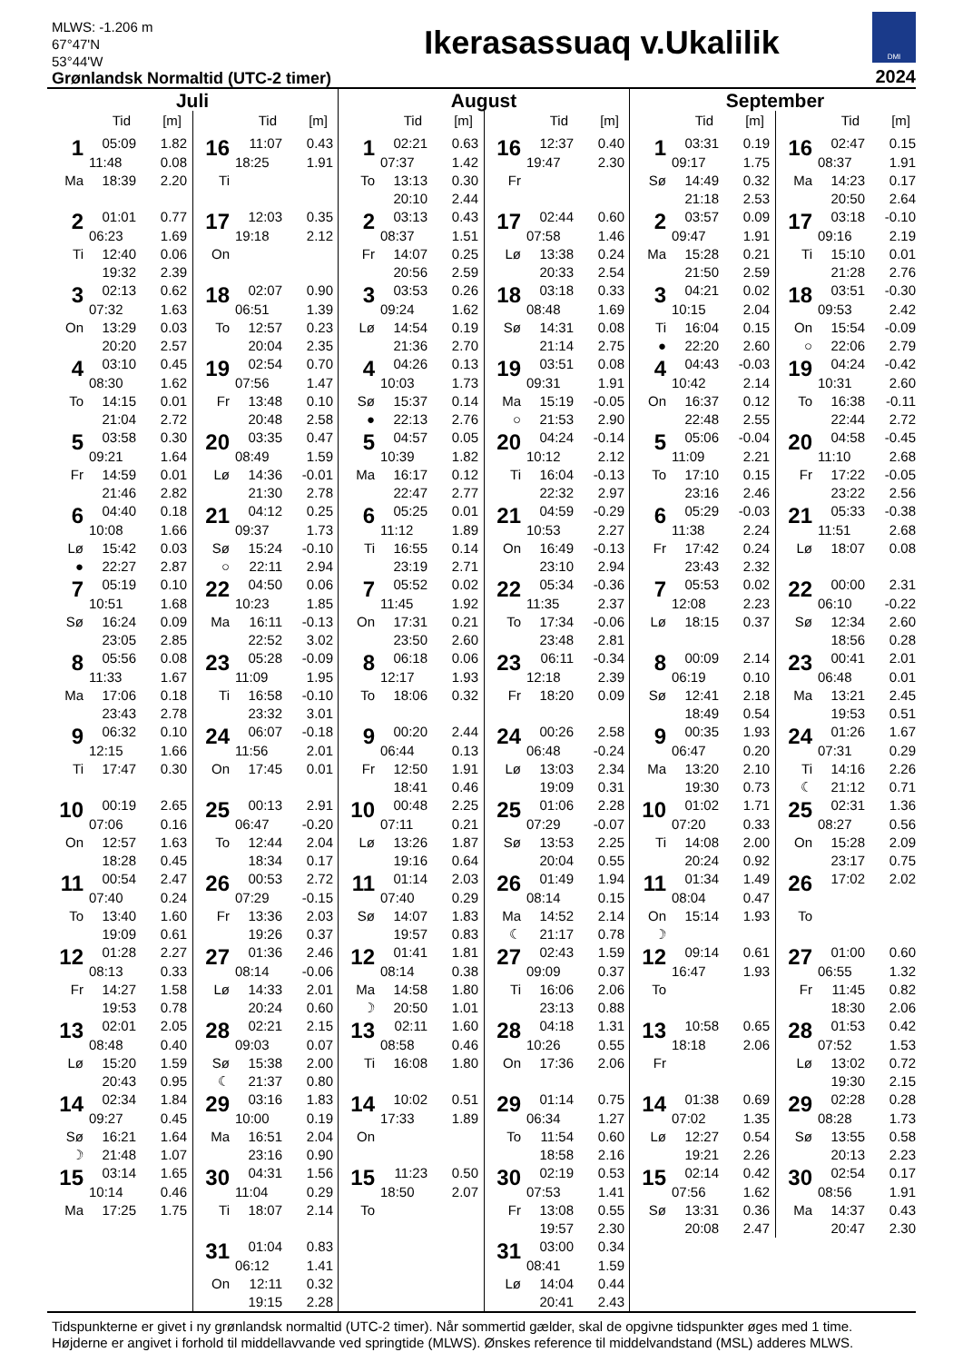MLWS: -1.206 m
67°47'N
53°44'W
Grønlandsk Normaltid (UTC-2 timer)
Ikerasassuaq v.Ukalilik
DMI
2024
Juli
Tid [m]
| 1 | 05:09 | 1.82 |
| | 11:48 | 0.08 |
| Ma | 18:39 | 2.20 |
| 2 | 01:01 | 0.77 |
| | 06:23 | 1.69 |
| Ti | 12:40 | 0.06 |
| | 19:32 | 2.39 |
| 3 | 02:13 | 0.62 |
| | 07:32 | 1.63 |
| On | 13:29 | 0.03 |
| | 20:20 | 2.57 |
| 4 | 03:10 | 0.45 |
| | 08:30 | 1.62 |
| To | 14:15 | 0.01 |
| | 21:04 | 2.72 |
| 5 | 03:58 | 0.30 |
| | 09:21 | 1.64 |
| Fr | 14:59 | 0.01 |
| | 21:46 | 2.82 |
| 6 | 04:40 | 0.18 |
| | 10:08 | 1.66 |
| Lø | 15:42 | 0.03 |
| ● | 22:27 | 2.87 |
| 7 | 05:19 | 0.10 |
| | 10:51 | 1.68 |
| Sø | 16:24 | 0.09 |
| | 23:05 | 2.85 |
| 8 | 05:56 | 0.08 |
| | 11:33 | 1.67 |
| Ma | 17:06 | 0.18 |
| | 23:43 | 2.78 |
| 9 | 06:32 | 0.10 |
| | 12:15 | 1.66 |
| Ti | 17:47 | 0.30 |
| 10 | 00:19 | 2.65 |
| | 07:06 | 0.16 |
| On | 12:57 | 1.63 |
| | 18:28 | 0.45 |
| 11 | 00:54 | 2.47 |
| | 07:40 | 0.24 |
| To | 13:40 | 1.60 |
| | 19:09 | 0.61 |
| 12 | 01:28 | 2.27 |
| | 08:13 | 0.33 |
| Fr | 14:27 | 1.58 |
| | 19:53 | 0.78 |
| 13 | 02:01 | 2.05 |
| | 08:48 | 0.40 |
| Lø | 15:20 | 1.59 |
| | 20:43 | 0.95 |
| 14 | 02:34 | 1.84 |
| | 09:27 | 0.45 |
| Sø | 16:21 | 1.64 |
| ☽ | 21:48 | 1.07 |
| 15 | 03:14 | 1.65 |
| | 10:14 | 0.46 |
| Ma | 17:25 | 1.75 |
Tid [m]
| 16 | 11:07 | 0.43 |
| | 18:25 | 1.91 |
| Ti | | |
| 17 | 12:03 | 0.35 |
| | 19:18 | 2.12 |
| On | | |
| 18 | 02:07 | 0.90 |
| | 06:51 | 1.39 |
| To | 12:57 | 0.23 |
| | 20:04 | 2.35 |
| 19 | 02:54 | 0.70 |
| | 07:56 | 1.47 |
| Fr | 13:48 | 0.10 |
| | 20:48 | 2.58 |
| 20 | 03:35 | 0.47 |
| | 08:49 | 1.59 |
| Lø | 14:36 | -0.01 |
| | 21:30 | 2.78 |
| 21 | 04:12 | 0.25 |
| | 09:37 | 1.73 |
| Sø | 15:24 | -0.10 |
| ○ | 22:11 | 2.94 |
| 22 | 04:50 | 0.06 |
| | 10:23 | 1.85 |
| Ma | 16:11 | -0.13 |
| | 22:52 | 3.02 |
| 23 | 05:28 | -0.09 |
| | 11:09 | 1.95 |
| Ti | 16:58 | -0.10 |
| | 23:32 | 3.01 |
| 24 | 06:07 | -0.18 |
| | 11:56 | 2.01 |
| On | 17:45 | 0.01 |
| 25 | 00:13 | 2.91 |
| | 06:47 | -0.20 |
| To | 12:44 | 2.04 |
| | 18:34 | 0.17 |
| 26 | 00:53 | 2.72 |
| | 07:29 | -0.15 |
| Fr | 13:36 | 2.03 |
| | 19:26 | 0.37 |
| 27 | 01:36 | 2.46 |
| | 08:14 | -0.06 |
| Lø | 14:33 | 2.01 |
| | 20:24 | 0.60 |
| 28 | 02:21 | 2.15 |
| | 09:03 | 0.07 |
| Sø | 15:38 | 2.00 |
| ☾ | 21:37 | 0.80 |
| 29 | 03:16 | 1.83 |
| | 10:00 | 0.19 |
| Ma | 16:51 | 2.04 |
| | 23:16 | 0.90 |
| 30 | 04:31 | 1.56 |
| | 11:04 | 0.29 |
| Ti | 18:07 | 2.14 |
| 31 | 01:04 | 0.83 |
| | 06:12 | 1.41 |
| On | 12:11 | 0.32 |
| | 19:15 | 2.28 |
August
Tid [m]
| 1 | 02:21 | 0.63 |
| | 07:37 | 1.42 |
| To | 13:13 | 0.30 |
| | 20:10 | 2.44 |
| 2 | 03:13 | 0.43 |
| | 08:37 | 1.51 |
| Fr | 14:07 | 0.25 |
| | 20:56 | 2.59 |
| 3 | 03:53 | 0.26 |
| | 09:24 | 1.62 |
| Lø | 14:54 | 0.19 |
| | 21:36 | 2.70 |
| 4 | 04:26 | 0.13 |
| | 10:03 | 1.73 |
| Sø | 15:37 | 0.14 |
| ● | 22:13 | 2.76 |
| 5 | 04:57 | 0.05 |
| | 10:39 | 1.82 |
| Ma | 16:17 | 0.12 |
| | 22:47 | 2.77 |
| 6 | 05:25 | 0.01 |
| | 11:12 | 1.89 |
| Ti | 16:55 | 0.14 |
| | 23:19 | 2.71 |
| 7 | 05:52 | 0.02 |
| | 11:45 | 1.92 |
| On | 17:31 | 0.21 |
| | 23:50 | 2.60 |
| 8 | 06:18 | 0.06 |
| | 12:17 | 1.93 |
| To | 18:06 | 0.32 |
| 9 | 00:20 | 2.44 |
| | 06:44 | 0.13 |
| Fr | 12:50 | 1.91 |
| | 18:41 | 0.46 |
| 10 | 00:48 | 2.25 |
| | 07:11 | 0.21 |
| Lø | 13:26 | 1.87 |
| | 19:16 | 0.64 |
| 11 | 01:14 | 2.03 |
| | 07:40 | 0.29 |
| Sø | 14:07 | 1.83 |
| | 19:57 | 0.83 |
| 12 | 01:41 | 1.81 |
| | 08:14 | 0.38 |
| Ma | 14:58 | 1.80 |
| ☽ | 20:50 | 1.01 |
| 13 | 02:11 | 1.60 |
| | 08:58 | 0.46 |
| Ti | 16:08 | 1.80 |
| 14 | 10:02 | 0.51 |
| | 17:33 | 1.89 |
| On | | |
| 15 | 11:23 | 0.50 |
| | 18:50 | 2.07 |
| To | | |
Tid [m]
| 16 | 12:37 | 0.40 |
| | 19:47 | 2.30 |
| Fr | | |
| 17 | 02:44 | 0.60 |
| | 07:58 | 1.46 |
| Lø | 13:38 | 0.24 |
| | 20:33 | 2.54 |
| 18 | 03:18 | 0.33 |
| | 08:48 | 1.69 |
| Sø | 14:31 | 0.08 |
| | 21:14 | 2.75 |
| 19 | 03:51 | 0.08 |
| | 09:31 | 1.91 |
| Ma | 15:19 | -0.05 |
| ○ | 21:53 | 2.90 |
| 20 | 04:24 | -0.14 |
| | 10:12 | 2.12 |
| Ti | 16:04 | -0.13 |
| | 22:32 | 2.97 |
| 21 | 04:59 | -0.29 |
| | 10:53 | 2.27 |
| On | 16:49 | -0.13 |
| | 23:10 | 2.94 |
| 22 | 05:34 | -0.36 |
| | 11:35 | 2.37 |
| To | 17:34 | -0.06 |
| | 23:48 | 2.81 |
| 23 | 06:11 | -0.34 |
| | 12:18 | 2.39 |
| Fr | 18:20 | 0.09 |
| 24 | 00:26 | 2.58 |
| | 06:48 | -0.24 |
| Lø | 13:03 | 2.34 |
| | 19:09 | 0.31 |
| 25 | 01:06 | 2.28 |
| | 07:29 | -0.07 |
| Sø | 13:53 | 2.25 |
| | 20:04 | 0.55 |
| 26 | 01:49 | 1.94 |
| | 08:14 | 0.15 |
| Ma | 14:52 | 2.14 |
| ☾ | 21:17 | 0.78 |
| 27 | 02:43 | 1.59 |
| | 09:09 | 0.37 |
| Ti | 16:06 | 2.06 |
| | 23:13 | 0.88 |
| 28 | 04:18 | 1.31 |
| | 10:26 | 0.55 |
| On | 17:36 | 2.06 |
| 29 | 01:14 | 0.75 |
| | 06:34 | 1.27 |
| To | 11:54 | 0.60 |
| | 18:58 | 2.16 |
| 30 | 02:19 | 0.53 |
| | 07:53 | 1.41 |
| Fr | 13:08 | 0.55 |
| | 19:57 | 2.30 |
| 31 | 03:00 | 0.34 |
| | 08:41 | 1.59 |
| Lø | 14:04 | 0.44 |
| | 20:41 | 2.43 |
September
Tid [m]
| 1 | 03:31 | 0.19 |
| | 09:17 | 1.75 |
| Sø | 14:49 | 0.32 |
| | 21:18 | 2.53 |
| 2 | 03:57 | 0.09 |
| | 09:47 | 1.91 |
| Ma | 15:28 | 0.21 |
| | 21:50 | 2.59 |
| 3 | 04:21 | 0.02 |
| | 10:15 | 2.04 |
| Ti | 16:04 | 0.15 |
| ● | 22:20 | 2.60 |
| 4 | 04:43 | -0.03 |
| | 10:42 | 2.14 |
| On | 16:37 | 0.12 |
| | 22:48 | 2.55 |
| 5 | 05:06 | -0.04 |
| | 11:09 | 2.21 |
| To | 17:10 | 0.15 |
| | 23:16 | 2.46 |
| 6 | 05:29 | -0.03 |
| | 11:38 | 2.24 |
| Fr | 17:42 | 0.24 |
| | 23:43 | 2.32 |
| 7 | 05:53 | 0.02 |
| | 12:08 | 2.23 |
| Lø | 18:15 | 0.37 |
| 8 | 00:09 | 2.14 |
| | 06:19 | 0.10 |
| Sø | 12:41 | 2.18 |
| | 18:49 | 0.54 |
| 9 | 00:35 | 1.93 |
| | 06:47 | 0.20 |
| Ma | 13:20 | 2.10 |
| | 19:30 | 0.73 |
| 10 | 01:02 | 1.71 |
| | 07:20 | 0.33 |
| Ti | 14:08 | 2.00 |
| | 20:24 | 0.92 |
| 11 | 01:34 | 1.49 |
| | 08:04 | 0.47 |
| On | 15:14 | 1.93 |
| ☽ | | |
| 12 | 09:14 | 0.61 |
| | 16:47 | 1.93 |
| To | | |
| 13 | 10:58 | 0.65 |
| | 18:18 | 2.06 |
| Fr | | |
| 14 | 01:38 | 0.69 |
| | 07:02 | 1.35 |
| Lø | 12:27 | 0.54 |
| | 19:21 | 2.26 |
| 15 | 02:14 | 0.42 |
| | 07:56 | 1.62 |
| Sø | 13:31 | 0.36 |
| | 20:08 | 2.47 |
Tid [m]
| 16 | 02:47 | 0.15 |
| | 08:37 | 1.91 |
| Ma | 14:23 | 0.17 |
| | 20:50 | 2.64 |
| 17 | 03:18 | -0.10 |
| | 09:16 | 2.19 |
| Ti | 15:10 | 0.01 |
| | 21:28 | 2.76 |
| 18 | 03:51 | -0.30 |
| | 09:53 | 2.42 |
| On | 15:54 | -0.09 |
| ○ | 22:06 | 2.79 |
| 19 | 04:24 | -0.42 |
| | 10:31 | 2.60 |
| To | 16:38 | -0.11 |
| | 22:44 | 2.72 |
| 20 | 04:58 | -0.45 |
| | 11:10 | 2.68 |
| Fr | 17:22 | -0.05 |
| | 23:22 | 2.56 |
| 21 | 05:33 | -0.38 |
| | 11:51 | 2.68 |
| Lø | 18:07 | 0.08 |
| 22 | 00:00 | 2.31 |
| | 06:10 | -0.22 |
| Sø | 12:34 | 2.60 |
| | 18:56 | 0.28 |
| 23 | 00:41 | 2.01 |
| | 06:48 | 0.01 |
| Ma | 13:21 | 2.45 |
| | 19:53 | 0.51 |
| 24 | 01:26 | 1.67 |
| | 07:31 | 0.29 |
| Ti | 14:16 | 2.26 |
| ☾ | 21:12 | 0.71 |
| 25 | 02:31 | 1.36 |
| | 08:27 | 0.56 |
| On | 15:28 | 2.09 |
| | 23:17 | 0.75 |
| 26 | 17:02 | 2.02 |
| To | | |
| 27 | 01:00 | 0.60 |
| | 06:55 | 1.32 |
| Fr | 11:45 | 0.82 |
| | 18:30 | 2.06 |
| 28 | 01:53 | 0.42 |
| | 07:52 | 1.53 |
| Lø | 13:02 | 0.72 |
| | 19:30 | 2.15 |
| 29 | 02:28 | 0.28 |
| | 08:28 | 1.73 |
| Sø | 13:55 | 0.58 |
| | 20:13 | 2.23 |
| 30 | 02:54 | 0.17 |
| | 08:56 | 1.91 |
| Ma | 14:37 | 0.43 |
| | 20:47 | 2.30 |
Tidspunkterne er givet i ny grønlandsk normaltid (UTC-2 timer). Når sommertid gælder, skal de opgivne tidspunkter øges med 1 time.
Højderne er angivet i forhold til middellavvande ved springtide (MLWS). Ønskes reference til middelvandstand (MSL) adderes MLWS.